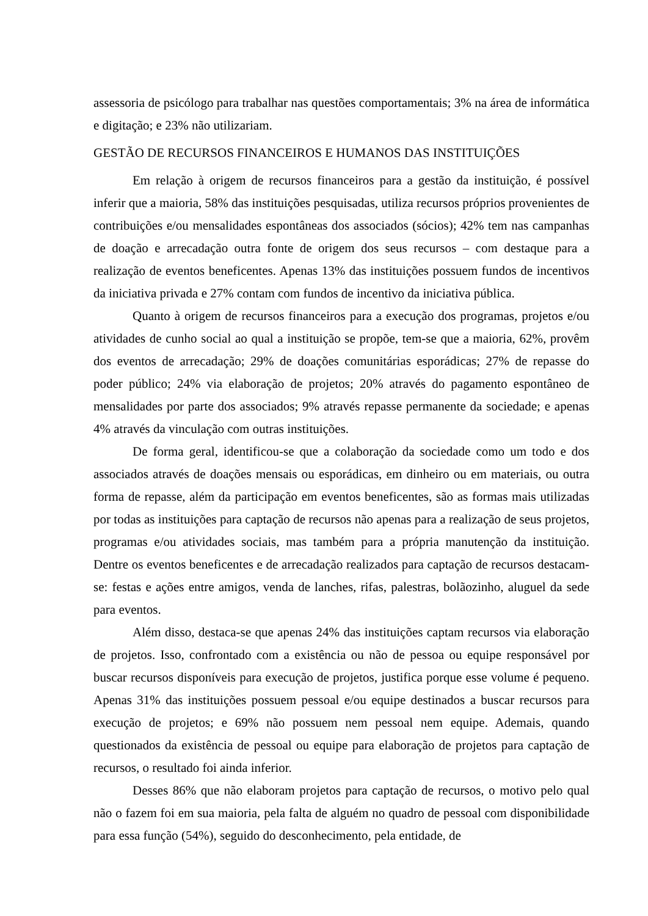assessoria de psicólogo para trabalhar nas questões comportamentais; 3% na área de informática e digitação; e 23% não utilizariam.
GESTÃO DE RECURSOS FINANCEIROS E HUMANOS DAS INSTITUIÇÕES
Em relação à origem de recursos financeiros para a gestão da instituição, é possível inferir que a maioria, 58% das instituições pesquisadas, utiliza recursos próprios provenientes de contribuições e/ou mensalidades espontâneas dos associados (sócios); 42% tem nas campanhas de doação e arrecadação outra fonte de origem dos seus recursos – com destaque para a realização de eventos beneficentes. Apenas 13% das instituições possuem fundos de incentivos da iniciativa privada e 27% contam com fundos de incentivo da iniciativa pública.
Quanto à origem de recursos financeiros para a execução dos programas, projetos e/ou atividades de cunho social ao qual a instituição se propõe, tem-se que a maioria, 62%, provêm dos eventos de arrecadação; 29% de doações comunitárias esporádicas; 27% de repasse do poder público; 24% via elaboração de projetos; 20% através do pagamento espontâneo de mensalidades por parte dos associados; 9% através repasse permanente da sociedade; e apenas 4% através da vinculação com outras instituições.
De forma geral, identificou-se que a colaboração da sociedade como um todo e dos associados através de doações mensais ou esporádicas, em dinheiro ou em materiais, ou outra forma de repasse, além da participação em eventos beneficentes, são as formas mais utilizadas por todas as instituições para captação de recursos não apenas para a realização de seus projetos, programas e/ou atividades sociais, mas também para a própria manutenção da instituição. Dentre os eventos beneficentes e de arrecadação realizados para captação de recursos destacam-se: festas e ações entre amigos, venda de lanches, rifas, palestras, bolãozinho, aluguel da sede para eventos.
Além disso, destaca-se que apenas 24% das instituições captam recursos via elaboração de projetos. Isso, confrontado com a existência ou não de pessoa ou equipe responsável por buscar recursos disponíveis para execução de projetos, justifica porque esse volume é pequeno. Apenas 31% das instituições possuem pessoal e/ou equipe destinados a buscar recursos para execução de projetos; e 69% não possuem nem pessoal nem equipe. Ademais, quando questionados da existência de pessoal ou equipe para elaboração de projetos para captação de recursos, o resultado foi ainda inferior.
Desses 86% que não elaboram projetos para captação de recursos, o motivo pelo qual não o fazem foi em sua maioria, pela falta de alguém no quadro de pessoal com disponibilidade para essa função (54%), seguido do desconhecimento, pela entidade, de